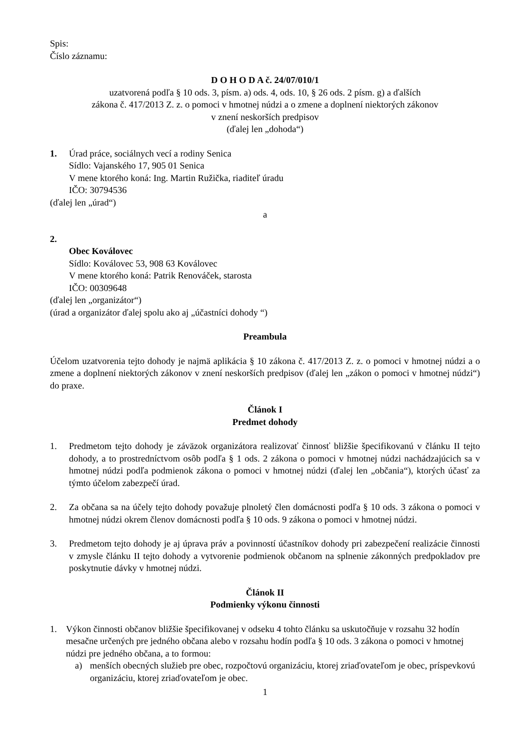Spis:
Číslo záznamu:
D O H O D A č. 24/07/010/1
uzatvorená podľa § 10 ods. 3, písm. a) ods. 4, ods. 10, § 26 ods. 2 písm. g) a ďalších
zákona č. 417/2013 Z. z. o pomoci v hmotnej núdzi a o zmene a doplnení niektorých zákonov
v znení neskorších predpisov
(ďalej len „dohoda“)
1. Úrad práce, sociálnych vecí a rodiny Senica
Sídlo: Vajanského 17, 905 01 Senica
V mene ktorého koná: Ing. Martin Ružička, riaditeľ úradu
IČO: 30794536
(ďalej len „úrad“)
a
2.
Obec Koválovec
Sídlo: Koválovec 53, 908 63 Koválovec
V mene ktorého koná: Patrik Renováček, starosta
IČO: 00309648
(ďalej len „organizátor“)
(úrad a organizátor ďalej spolu ako aj „účastníci dohody “)
Preambula
Účelom uzatvorenia tejto dohody je najmä aplikácia § 10 zákona č. 417/2013 Z. z. o pomoci v hmotnej núdzi a o zmene a doplnení niektorých zákonov v znení neskorších predpisov (ďalej len „zákon o pomoci v hmotnej núdzi“) do praxe.
Článok I
Predmet dohody
1. Predmetom tejto dohody je záväzok organizátora realizovať činnosť bližšie špecifikovanú v článku II tejto dohody, a to prostredníctvom osôb podľa § 1 ods. 2 zákona o pomoci v hmotnej núdzi nachádzajúcich sa v hmotnej núdzi podľa podmienok zákona o pomoci v hmotnej núdzi (ďalej len „občania“), ktorých účasť za týmto účelom zabezpečí úrad.
2. Za občana sa na účely tejto dohody považuje plnoletý člen domácnosti podľa § 10 ods. 3 zákona o pomoci v hmotnej núdzi okrem členov domácnosti podľa § 10 ods. 9 zákona o pomoci v hmotnej núdzi.
3. Predmetom tejto dohody je aj úprava práv a povinností účastníkov dohody pri zabezpečení realizácie činnosti v zmysle článku II tejto dohody a vytvorenie podmienok občanom na splnenie zákonných predpokladov pre poskytnutie dávky v hmotnej núdzi.
Článok II
Podmienky výkonu činnosti
1. Výkon činnosti občanov bližšie špecifikovanej v odseku 4 tohto článku sa uskutočňuje v rozsahu 32 hodín mesačne určených pre jedného občana alebo v rozsahu hodín podľa § 10 ods. 3 zákona o pomoci v hmotnej núdzi pre jedného občana, a to formou:
a) menších obecných služieb pre obec, rozpočtovú organizáciu, ktorej zriaďovateľom je obec, príspevkovú organizáciu, ktorej zriaďovateľom je obec.
1